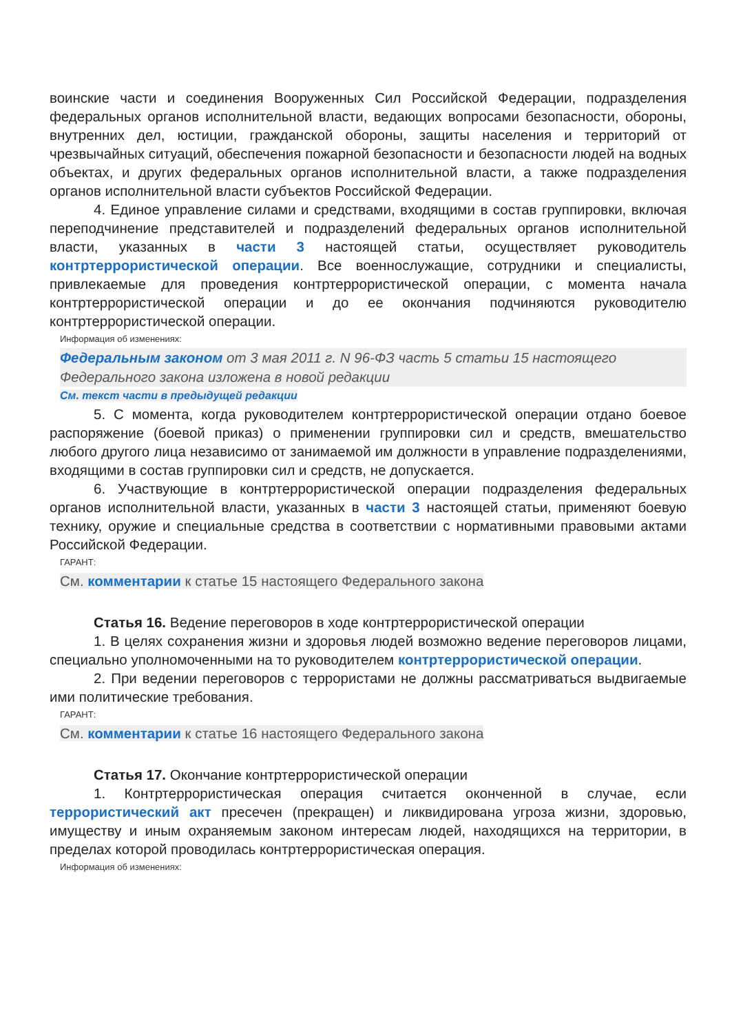воинские части и соединения Вооруженных Сил Российской Федерации, подразделения федеральных органов исполнительной власти, ведающих вопросами безопасности, обороны, внутренних дел, юстиции, гражданской обороны, защиты населения и территорий от чрезвычайных ситуаций, обеспечения пожарной безопасности и безопасности людей на водных объектах, и других федеральных органов исполнительной власти, а также подразделения органов исполнительной власти субъектов Российской Федерации.
4. Единое управление силами и средствами, входящими в состав группировки, включая переподчинение представителей и подразделений федеральных органов исполнительной власти, указанных в части 3 настоящей статьи, осуществляет руководитель контртеррористической операции. Все военнослужащие, сотрудники и специалисты, привлекаемые для проведения контртеррористической операции, с момента начала контртеррористической операции и до ее окончания подчиняются руководителю контртеррористической операции.
Информация об изменениях:
Федеральным законом от 3 мая 2011 г. N 96-ФЗ часть 5 статьи 15 настоящего Федерального закона изложена в новой редакции
См. текст части в предыдущей редакции
5. С момента, когда руководителем контртеррористической операции отдано боевое распоряжение (боевой приказ) о применении группировки сил и средств, вмешательство любого другого лица независимо от занимаемой им должности в управление подразделениями, входящими в состав группировки сил и средств, не допускается.
6. Участвующие в контртеррористической операции подразделения федеральных органов исполнительной власти, указанных в части 3 настоящей статьи, применяют боевую технику, оружие и специальные средства в соответствии с нормативными правовыми актами Российской Федерации.
ГАРАНТ:
См. комментарии к статье 15 настоящего Федерального закона
Статья 16. Ведение переговоров в ходе контртеррористической операции
1. В целях сохранения жизни и здоровья людей возможно ведение переговоров лицами, специально уполномоченными на то руководителем контртеррористической операции.
2. При ведении переговоров с террористами не должны рассматриваться выдвигаемые ими политические требования.
ГАРАНТ:
См. комментарии к статье 16 настоящего Федерального закона
Статья 17. Окончание контртеррористической операции
1. Контртеррористическая операция считается оконченной в случае, если террористический акт пресечен (прекращен) и ликвидирована угроза жизни, здоровью, имуществу и иным охраняемым законом интересам людей, находящихся на территории, в пределах которой проводилась контртеррористическая операция.
Информация об изменениях: